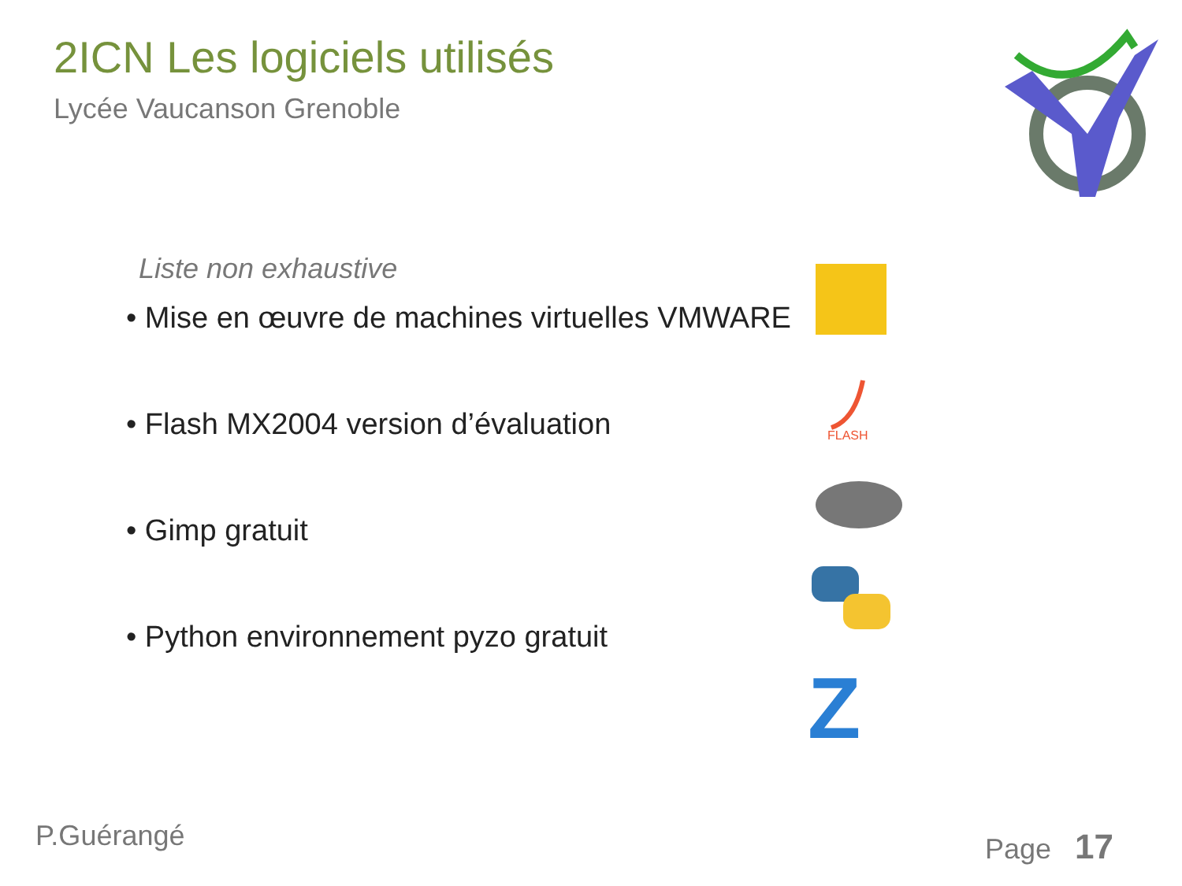2ICN Les logiciels utilisés
Lycée Vaucanson Grenoble
Liste non exhaustive
• Mise en œuvre de machines virtuelles VMWARE
• Flash MX2004 version d’évaluation
• Gimp gratuit
• Python environnement pyzo gratuit
FLASH
Z
P.Guérangé Page 17